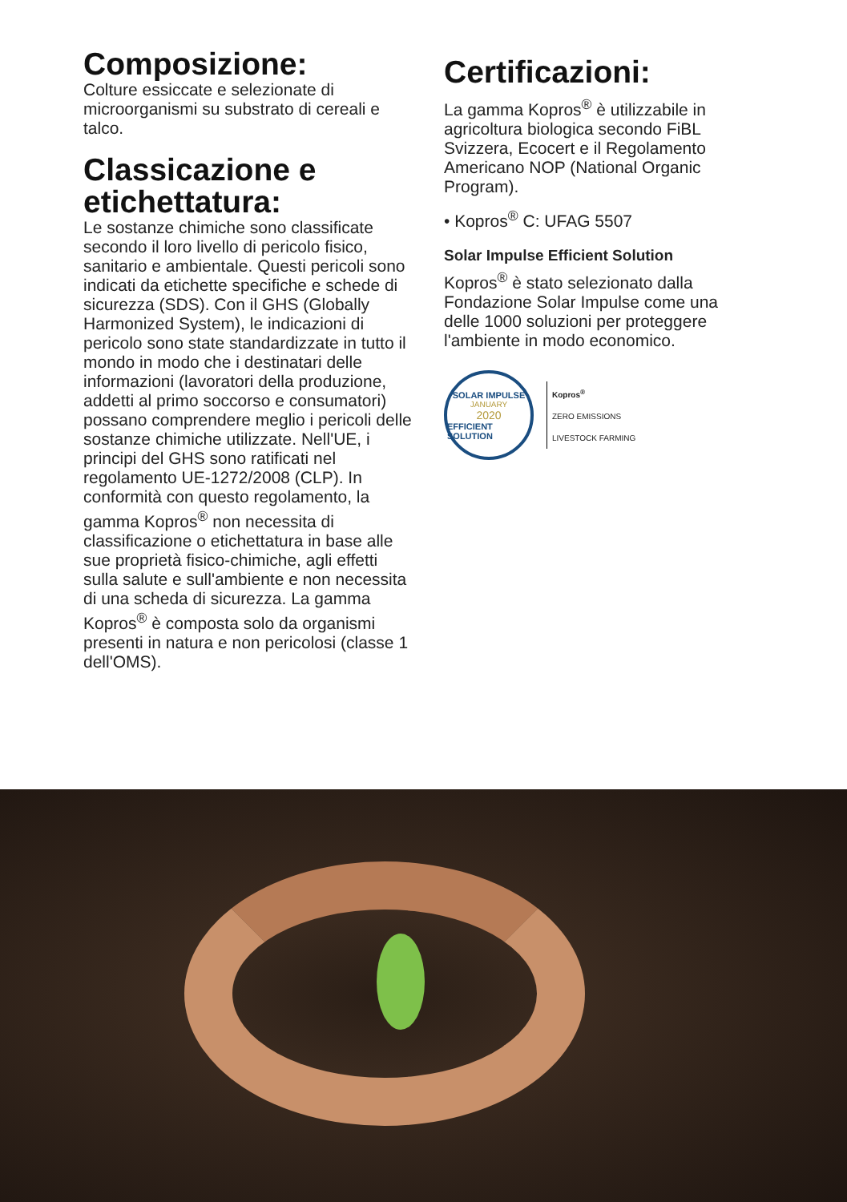Composizione:
Colture essiccate e selezionate di microorganismi su substrato di cereali e talco.
Classicazione e etichettatura:
Le sostanze chimiche sono classificate secondo il loro livello di pericolo fisico, sanitario e ambientale. Questi pericoli sono indicati da etichette specifiche e schede di sicurezza (SDS). Con il GHS (Globally Harmonized System), le indicazioni di pericolo sono state standardizzate in tutto il mondo in modo che i destinatari delle informazioni (lavoratori della produzione, addetti al primo soccorso e consumatori) possano comprendere meglio i pericoli delle sostanze chimiche utilizzate. Nell'UE, i principi del GHS sono ratificati nel regolamento UE-1272/2008 (CLP). In conformità con questo regolamento, la gamma Kopros<sup>®</sup> non necessita di classificazione o etichettatura in base alle sue proprietà fisico-chimiche, agli effetti sulla salute e sull'ambiente e non necessita di una scheda di sicurezza. La gamma Kopros<sup>®</sup> è composta solo da organismi presenti in natura e non pericolosi (classe 1 dell'OMS).
Certificazioni:
La gamma Kopros<sup>®</sup> è utilizzabile in agricoltura biologica secondo FiBL Svizzera, Ecocert e il Regolamento Americano NOP (National Organic Program).
• Kopros<sup>®</sup> C: UFAG 5507
Solar Impulse Efficient Solution
Kopros<sup>®</sup> è stato selezionato dalla Fondazione Solar Impulse come una delle 1000 soluzioni per proteggere l'ambiente in modo economico.
SOLAR IMPULSE
JANUARY
2020
EFFICIENT SOLUTION
Kopros<sup>®</sup>
ZERO EMISSIONS
LIVESTOCK FARMING